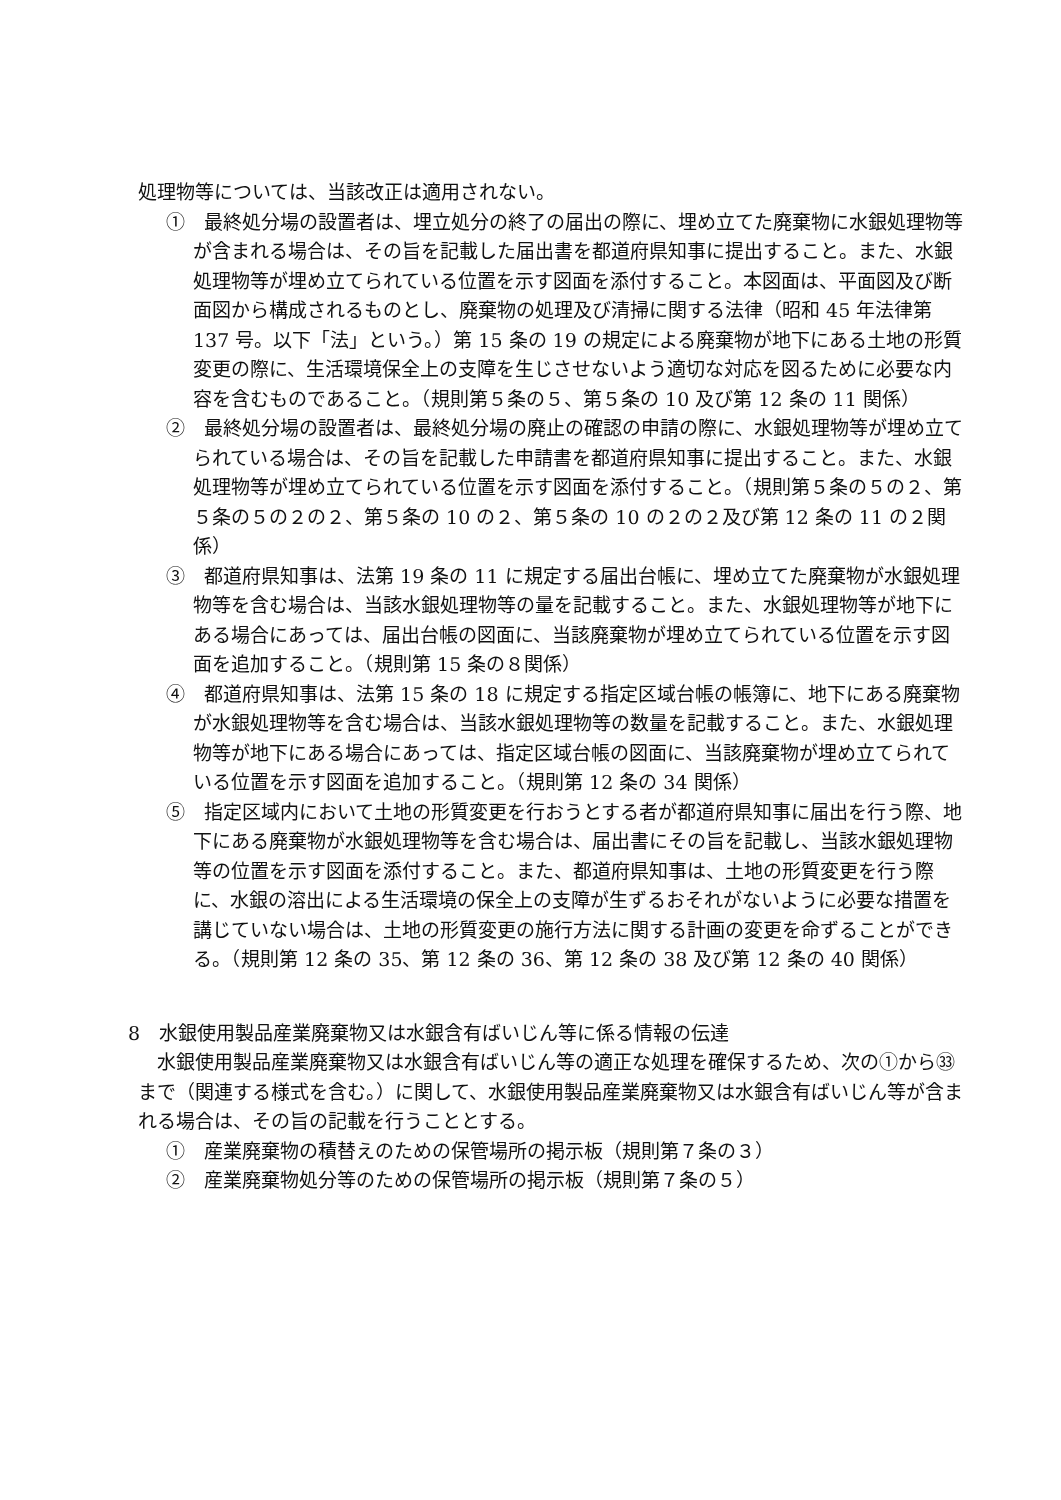処理物等については、当該改正は適用されない。
①　最終処分場の設置者は、埋立処分の終了の届出の際に、埋め立てた廃棄物に水銀処理物等が含まれる場合は、その旨を記載した届出書を都道府県知事に提出すること。また、水銀処理物等が埋め立てられている位置を示す図面を添付すること。本図面は、平面図及び断面図から構成されるものとし、廃棄物の処理及び清掃に関する法律（昭和 45 年法律第 137 号。以下「法」という。）第 15 条の 19 の規定による廃棄物が地下にある土地の形質変更の際に、生活環境保全上の支障を生じさせないよう適切な対応を図るために必要な内容を含むものであること。（規則第５条の５、第５条の 10 及び第 12 条の 11 関係）
②　最終処分場の設置者は、最終処分場の廃止の確認の申請の際に、水銀処理物等が埋め立てられている場合は、その旨を記載した申請書を都道府県知事に提出すること。また、水銀処理物等が埋め立てられている位置を示す図面を添付すること。（規則第５条の５の２、第５条の５の２の２、第５条の 10 の２、第５条の 10 の２の２及び第 12 条の 11 の２関係）
③　都道府県知事は、法第 19 条の 11 に規定する届出台帳に、埋め立てた廃棄物が水銀処理物等を含む場合は、当該水銀処理物等の量を記載すること。また、水銀処理物等が地下にある場合にあっては、届出台帳の図面に、当該廃棄物が埋め立てられている位置を示す図面を追加すること。（規則第 15 条の８関係）
④　都道府県知事は、法第 15 条の 18 に規定する指定区域台帳の帳簿に、地下にある廃棄物が水銀処理物等を含む場合は、当該水銀処理物等の数量を記載すること。また、水銀処理物等が地下にある場合にあっては、指定区域台帳の図面に、当該廃棄物が埋め立てられている位置を示す図面を追加すること。（規則第 12 条の 34 関係）
⑤　指定区域内において土地の形質変更を行おうとする者が都道府県知事に届出を行う際、地下にある廃棄物が水銀処理物等を含む場合は、届出書にその旨を記載し、当該水銀処理物等の位置を示す図面を添付すること。また、都道府県知事は、土地の形質変更を行う際に、水銀の溶出による生活環境の保全上の支障が生ずるおそれがないように必要な措置を講じていない場合は、土地の形質変更の施行方法に関する計画の変更を命ずることができる。（規則第 12 条の 35、第 12 条の 36、第 12 条の 38 及び第 12 条の 40 関係）
8　水銀使用製品産業廃棄物又は水銀含有ばいじん等に係る情報の伝達
水銀使用製品産業廃棄物又は水銀含有ばいじん等の適正な処理を確保するため、次の①から㉝まで（関連する様式を含む。）に関して、水銀使用製品産業廃棄物又は水銀含有ばいじん等が含まれる場合は、その旨の記載を行うこととする。
①　産業廃棄物の積替えのための保管場所の掲示板（規則第７条の３）
②　産業廃棄物処分等のための保管場所の掲示板（規則第７条の５）